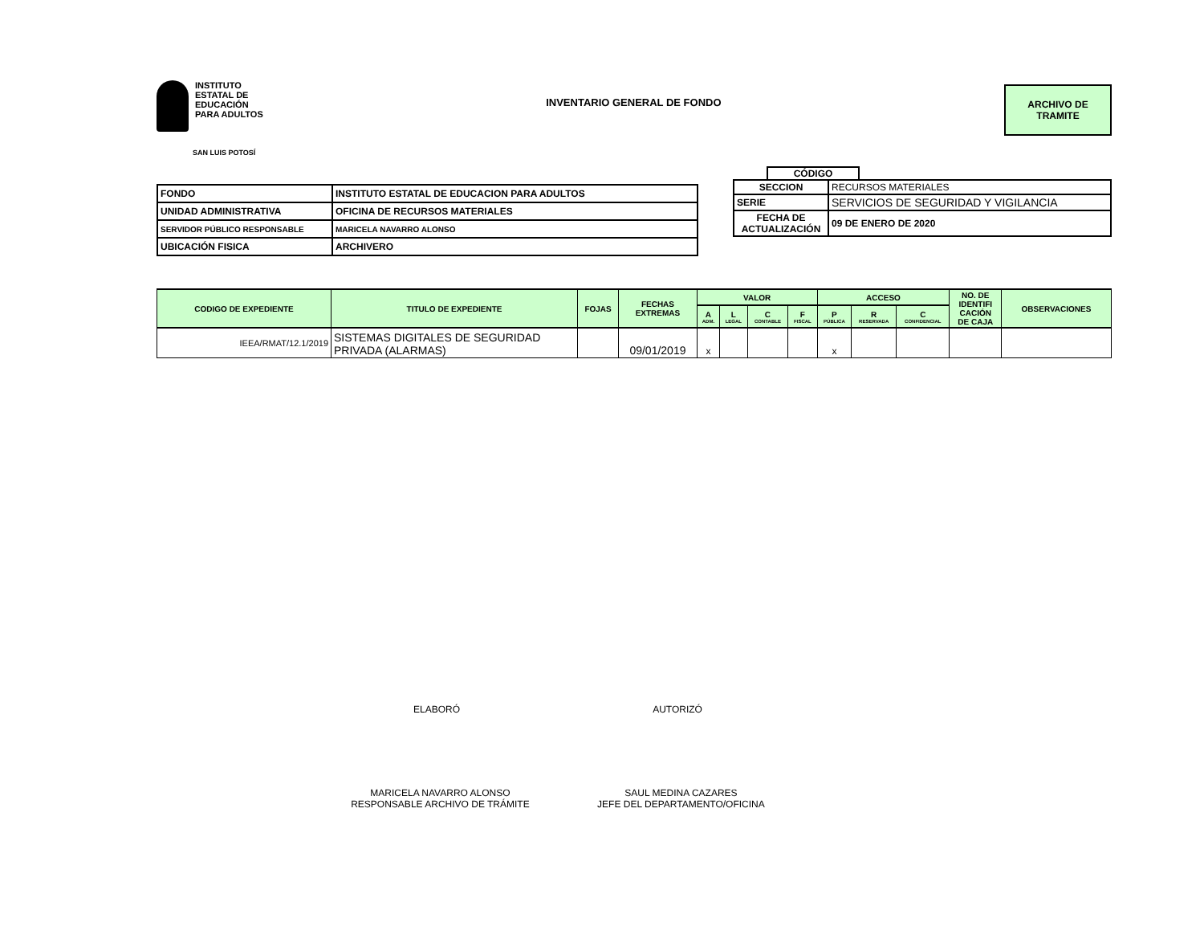INSTITUTO
ESTATAL DE
EDUCACIÓN
PARA ADULTOS
INVENTARIO GENERAL DE FONDO
ARCHIVO DE
TRAMITE
SAN LUIS POTOSÍ
| FONDO | INSTITUTO ESTATAL DE EDUCACION PARA ADULTOS |
| UNIDAD ADMINISTRATIVA | OFICINA DE RECURSOS MATERIALES |
| SERVIDOR PÚBLICO RESPONSABLE | MARICELA NAVARRO ALONSO |
| UBICACIÓN FISICA | ARCHIVERO |
CÓDIGO
| SECCION | RECURSOS MATERIALES |
| SERIE | SERVICIOS DE SEGURIDAD Y VIGILANCIA |
| FECHA DE ACTUALIZACIÓN | 09 DE ENERO DE 2020 |
| CODIGO DE EXPEDIENTE | TITULO DE EXPEDIENTE | FOJAS | FECHAS EXTREMAS | VALOR | | | | ACCESO | | | NO. DE IDENTIFI CACIÓN DE CAJA | OBSERVACIONES |
| --- | --- | --- | --- | --- | --- | --- | --- | --- | --- | --- | --- | --- |
| | | | | A ADM. | L LEGAL | C CONTABLE | F FISCAL | P PÚBLICA | R RESERVADA | C CONFIDENCIAL | | |
| IEEA/RMAT/12.1/2019 | SISTEMAS DIGITALES DE SEGURIDAD PRIVADA (ALARMAS) | | 09/01/2019 | x | | | | x | | | | |
ELABORÓ AUTORIZÓ
MARICELA NAVARRO ALONSO
RESPONSABLE ARCHIVO DE TRÁMITE
SAUL MEDINA CAZARES
JEFE DEL DEPARTAMENTO/OFICINA